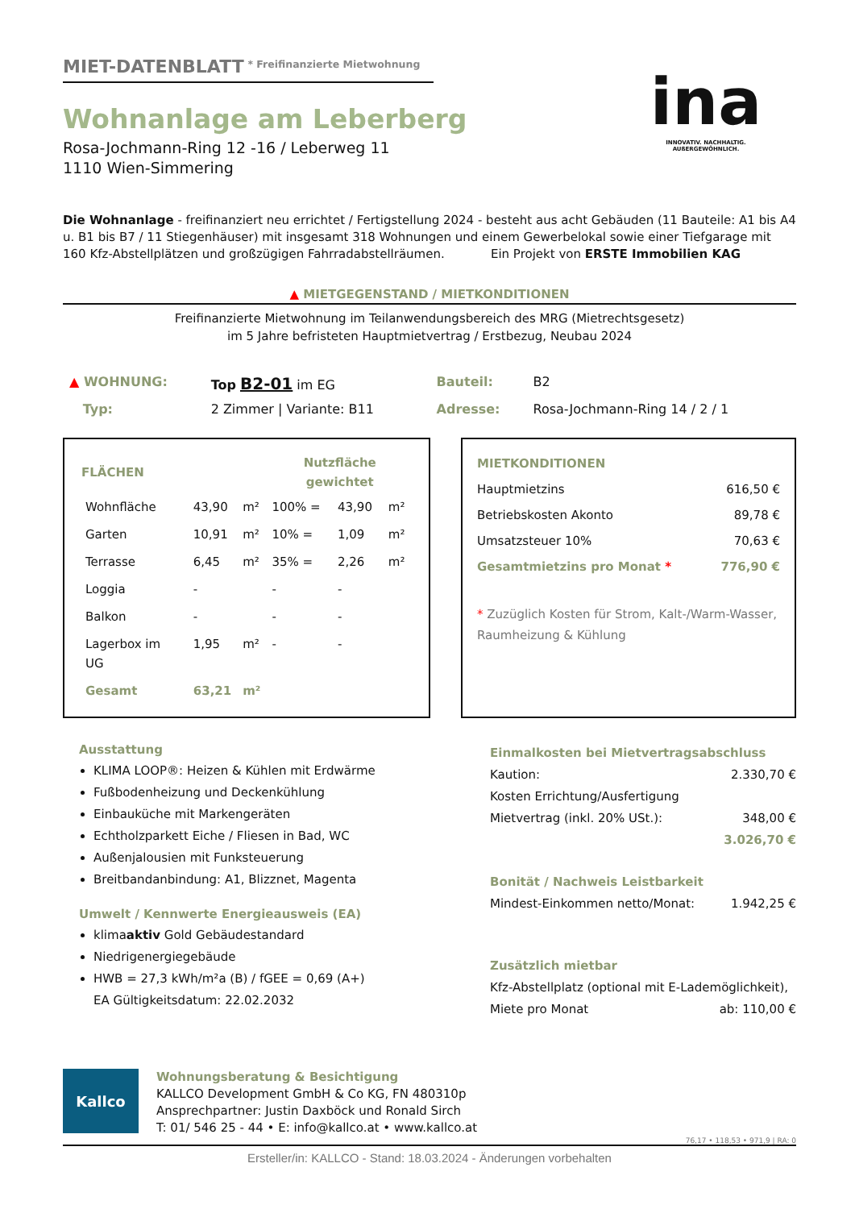MIET-DATENBLATT
<sup>* Freifinanzierte Mietwohnung</sup>
Wohnanlage am Leberberg
Rosa-Jochmann-Ring 12 -16 / Leberweg 11
1110 Wien-Simmering
ina
INNOVATIV. NACHHALTIG. AUßERGEWÖHNLICH.
Die Wohnanlage - freifinanziert neu errichtet / Fertigstellung 2024 - besteht aus acht Gebäuden (11 Bauteile: A1 bis A4 u. B1 bis B7 / 11 Stiegenhäuser) mit insgesamt 318 Wohnungen und einem Gewerbelokal sowie einer Tiefgarage mit 160 Kfz-Abstellplätzen und großzügigen Fahrradabstellräumen. Ein Projekt von ERSTE Immobilien KAG
▲ MIETGEGENSTAND / MIETKONDITIONEN
Freifinanzierte Mietwohnung im Teilanwendungsbereich des MRG (Mietrechtsgesetz)
im 5 Jahre befristeten Hauptmietvertrag / Erstbezug, Neubau 2024
| ▲ WOHNUNG: | Top B2-01 im EG | Bauteil: | B2 |
| Typ: | 2 Zimmer / Variante: B11 | Adresse: | Rosa-Jochmann-Ring 14 / 2 / 1 |
| FLÄCHEN | | | Nutzfläche gewichtet | | |
| --- | --- | --- | --- | --- | --- |
| Wohnfläche | 43,90 | m² | 100% = | 43,90 | m² |
| Garten | 10,91 | m² | 10% = | 1,09 | m² |
| Terrasse | 6,45 | m² | 35% = | 2,26 | m² |
| Loggia | - | | - | - | |
| Balkon | - | | - | - | |
| Lagerbox im UG | 1,95 | m² | - | - | |
| Gesamt | 63,21 | m² | | | |
MIETKONDITIONEN
Hauptmietzins 616,50 €
Betriebskosten Akonto 89,78 €
Umsatzsteuer 10% 70,63 €
Gesamtmietzins pro Monat * 776,90 €
* Zuzüglich Kosten für Strom, Kalt-/Warm-Wasser, Raumheizung & Kühlung
Ausstattung
KLIMA LOOP®: Heizen & Kühlen mit Erdwärme
Fußbodenheizung und Deckenkühlung
Einbauküche mit Markengeräten
Echtholzparkett Eiche / Fliesen in Bad, WC
Außenjalousien mit Funksteuerung
Breitbandanbindung: A1, Blizznet, Magenta
Umwelt / Kennwerte Energieausweis (EA)
klimaaktiv Gold Gebäudestandard
Niedrigenergiegebäude
HWB = 27,3 kWh/m²a (B) / fGEE = 0,69 (A+)
EA Gültigkeitsdatum: 22.02.2032
Einmalkosten bei Mietvertragsabschluss
Kaution: 2.330,70 €
Kosten Errichtung/Ausfertigung
Mietvertrag (inkl. 20% USt.): 348,00 €
3.026,70 €
Bonität / Nachweis Leistbarkeit
Mindest-Einkommen netto/Monat: 1.942,25 €
Zusätzlich mietbar
Kfz-Abstellplatz (optional mit E-Lademöglichkeit),
Miete pro Monat ab: 110,00 €
Kallco
Wohnungsberatung & Besichtigung
KALLCO Development GmbH & Co KG, FN 480310p
Ansprechpartner: Justin Daxböck und Ronald Sirch
T: 01/ 546 25 - 44 • E: info@kallco.at • www.kallco.at
76,17 • 118,53 • 971,9 | RA: 0
Ersteller/in: KALLCO - Stand: 18.03.2024 - Änderungen vorbehalten